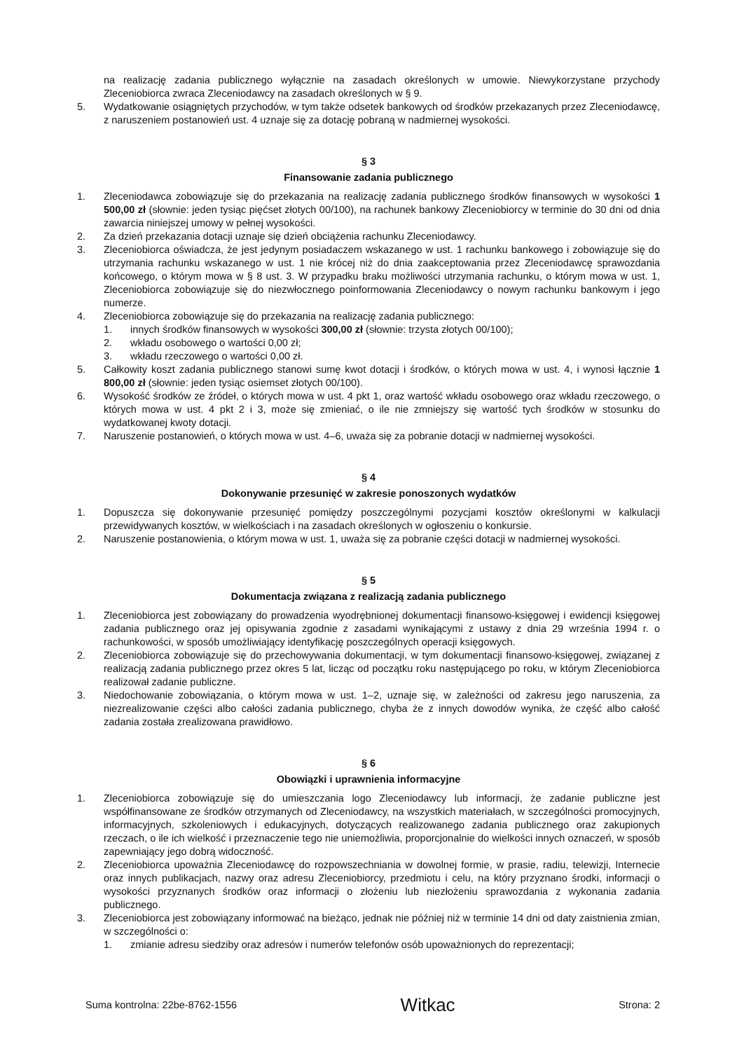na realizację zadania publicznego wyłącznie na zasadach określonych w umowie. Niewykorzystane przychody Zleceniobiorca zwraca Zleceniodawcy na zasadach określonych w § 9.
5. Wydatkowanie osiągniętych przychodów, w tym także odsetek bankowych od środków przekazanych przez Zleceniodawcę, z naruszeniem postanowień ust. 4 uznaje się za dotację pobraną w nadmiernej wysokości.
§ 3
Finansowanie zadania publicznego
1. Zleceniodawca zobowiązuje się do przekazania na realizację zadania publicznego środków finansowych w wysokości 1 500,00 zł (słownie: jeden tysiąc pięćset złotych 00/100), na rachunek bankowy Zleceniobiorcy w terminie do 30 dni od dnia zawarcia niniejszej umowy w pełnej wysokości.
2. Za dzień przekazania dotacji uznaje się dzień obciążenia rachunku Zleceniodawcy.
3. Zleceniobiorca oświadcza, że jest jedynym posiadaczem wskazanego w ust. 1 rachunku bankowego i zobowiązuje się do utrzymania rachunku wskazanego w ust. 1 nie krócej niż do dnia zaakceptowania przez Zleceniodawcę sprawozdania końcowego, o którym mowa w § 8 ust. 3. W przypadku braku możliwości utrzymania rachunku, o którym mowa w ust. 1, Zleceniobiorca zobowiązuje się do niezwłocznego poinformowania Zleceniodawcy o nowym rachunku bankowym i jego numerze.
4. Zleceniobiorca zobowiązuje się do przekazania na realizację zadania publicznego:
1. innych środków finansowych w wysokości 300,00 zł (słownie: trzysta złotych 00/100);
2. wkładu osobowego o wartości 0,00 zł;
3. wkładu rzeczowego o wartości 0,00 zł.
5. Całkowity koszt zadania publicznego stanowi sumę kwot dotacji i środków, o których mowa w ust. 4, i wynosi łącznie 1 800,00 zł (słownie: jeden tysiąc osiemset złotych 00/100).
6. Wysokość środków ze źródeł, o których mowa w ust. 4 pkt 1, oraz wartość wkładu osobowego oraz wkładu rzeczowego, o których mowa w ust. 4 pkt 2 i 3, może się zmieniać, o ile nie zmniejszy się wartość tych środków w stosunku do wydatkowanej kwoty dotacji.
7. Naruszenie postanowień, o których mowa w ust. 4–6, uważa się za pobranie dotacji w nadmiernej wysokości.
§ 4
Dokonywanie przesunięć w zakresie ponoszonych wydatków
1. Dopuszcza się dokonywanie przesunięć pomiędzy poszczególnymi pozycjami kosztów określonymi w kalkulacji przewidywanych kosztów, w wielkościach i na zasadach określonych w ogłoszeniu o konkursie.
2. Naruszenie postanowienia, o którym mowa w ust. 1, uważa się za pobranie części dotacji w nadmiernej wysokości.
§ 5
Dokumentacja związana z realizacją zadania publicznego
1. Zleceniobiorca jest zobowiązany do prowadzenia wyodrębnionej dokumentacji finansowo-księgowej i ewidencji księgowej zadania publicznego oraz jej opisywania zgodnie z zasadami wynikającymi z ustawy z dnia 29 września 1994 r. o rachunkowości, w sposób umożliwiający identyfikację poszczególnych operacji księgowych.
2. Zleceniobiorca zobowiązuje się do przechowywania dokumentacji, w tym dokumentacji finansowo-księgowej, związanej z realizacją zadania publicznego przez okres 5 lat, licząc od początku roku następującego po roku, w którym Zleceniobiorca realizował zadanie publiczne.
3. Niedochowanie zobowiązania, o którym mowa w ust. 1–2, uznaje się, w zależności od zakresu jego naruszenia, za niezrealizowanie części albo całości zadania publicznego, chyba że z innych dowodów wynika, że część albo całość zadania została zrealizowana prawidłowo.
§ 6
Obowiązki i uprawnienia informacyjne
1. Zleceniobiorca zobowiązuje się do umieszczania logo Zleceniodawcy lub informacji, że zadanie publiczne jest współfinansowane ze środków otrzymanych od Zleceniodawcy, na wszystkich materiałach, w szczególności promocyjnych, informacyjnych, szkoleniowych i edukacyjnych, dotyczących realizowanego zadania publicznego oraz zakupionych rzeczach, o ile ich wielkość i przeznaczenie tego nie uniemożliwia, proporcjonalnie do wielkości innych oznaczeń, w sposób zapewniający jego dobrą widoczność.
2. Zleceniobiorca upoważnia Zleceniodawcę do rozpowszechniania w dowolnej formie, w prasie, radiu, telewizji, Internecie oraz innych publikacjach, nazwy oraz adresu Zleceniobiorcy, przedmiotu i celu, na który przyznano środki, informacji o wysokości przyznanych środków oraz informacji o złożeniu lub niezłożeniu sprawozdania z wykonania zadania publicznego.
3. Zleceniobiorca jest zobowiązany informować na bieżąco, jednak nie później niż w terminie 14 dni od daty zaistnienia zmian, w szczególności o:
1. zmianie adresu siedziby oraz adresów i numerów telefonów osób upoważnionych do reprezentacji;
Suma kontrolna: 22be-8762-1556 Witkac Strona: 2